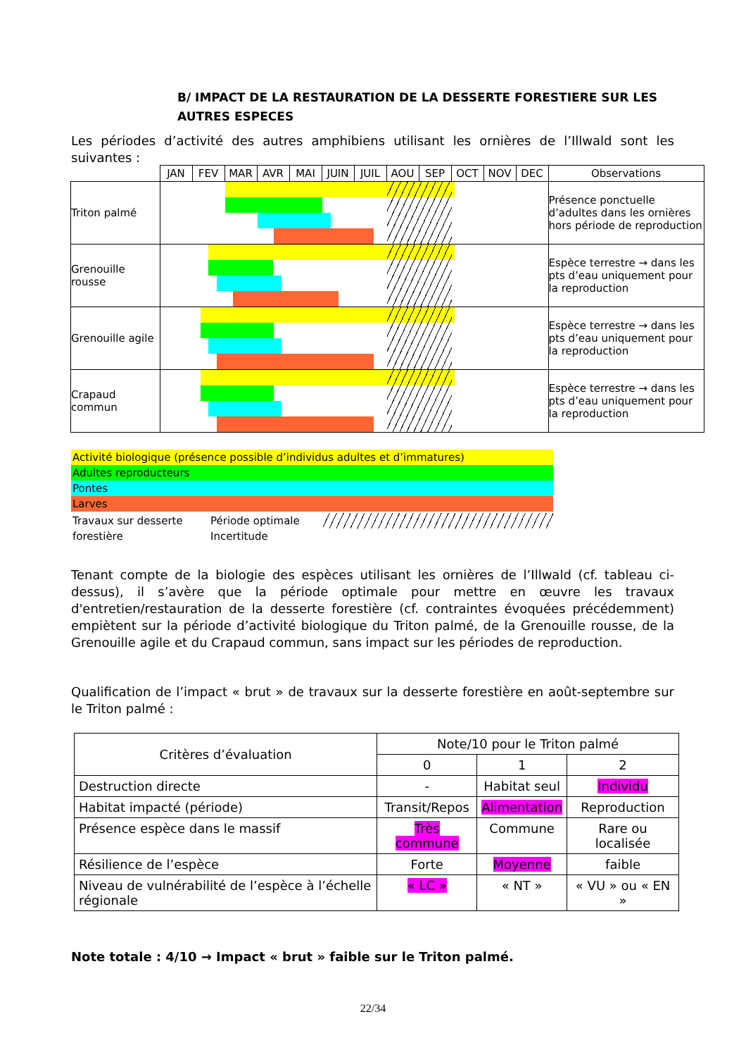B/ IMPACT DE LA RESTAURATION DE LA DESSERTE FORESTIERE SUR LES AUTRES ESPECES
Les périodes d’activité des autres amphibiens utilisant les ornières de l’Illwald sont les suivantes :
| | JAN | FEV | MAR | AVR | MAI | JUIN | JUIL | AOU | SEP | OCT | NOV | DEC | Observations |
| --- | --- | --- | --- | --- | --- | --- | --- | --- | --- | --- | --- | --- | --- |
| Triton palmé | | | | | | | | | | | | | Présence ponctuelle d’adultes dans les ornières hors période de reproduction |
| Grenouille rousse | | | | | | | | | | | | | Espèce terrestre → dans les pts d’eau uniquement pour la reproduction |
| Grenouille agile | | | | | | | | | | | | | Espèce terrestre → dans les pts d’eau uniquement pour la reproduction |
| Crapaud commun | | | | | | | | | | | | | Espèce terrestre → dans les pts d’eau uniquement pour la reproduction |
Activité biologique (présence possible d’individus adultes et d’immatures)
Adultes reproducteurs
Pontes
Larves
Travaux sur desserte forestière Période optimale Incertitude
Tenant compte de la biologie des espèces utilisant les ornières de l’Illwald (cf. tableau ci-dessus), il s’avère que la période optimale pour mettre en œuvre les travaux d'entretien/restauration de la desserte forestière (cf. contraintes évoquées précédemment) empiètent sur la période d’activité biologique du Triton palmé, de la Grenouille rousse, de la Grenouille agile et du Crapaud commun, sans impact sur les périodes de reproduction.
Qualification de l’impact « brut » de travaux sur la desserte forestière en août-septembre sur le Triton palmé :
| Critères d’évaluation | Note/10 pour le Triton palmé | | |
| | 0 | 1 | 2 |
| Destruction directe | - | Habitat seul | Individu |
| Habitat impacté (période) | Transit/Repos | Alimentation | Reproduction |
| Présence espèce dans le massif | Très commune | Commune | Rare ou localisée |
| Résilience de l’espèce | Forte | Moyenne | faible |
| Niveau de vulnérabilité de l’espèce à l’échelle régionale | « LC » | « NT » | « VU » ou « EN » |
Note totale : 4/10 → Impact « brut » faible sur le Triton palmé.
22/34